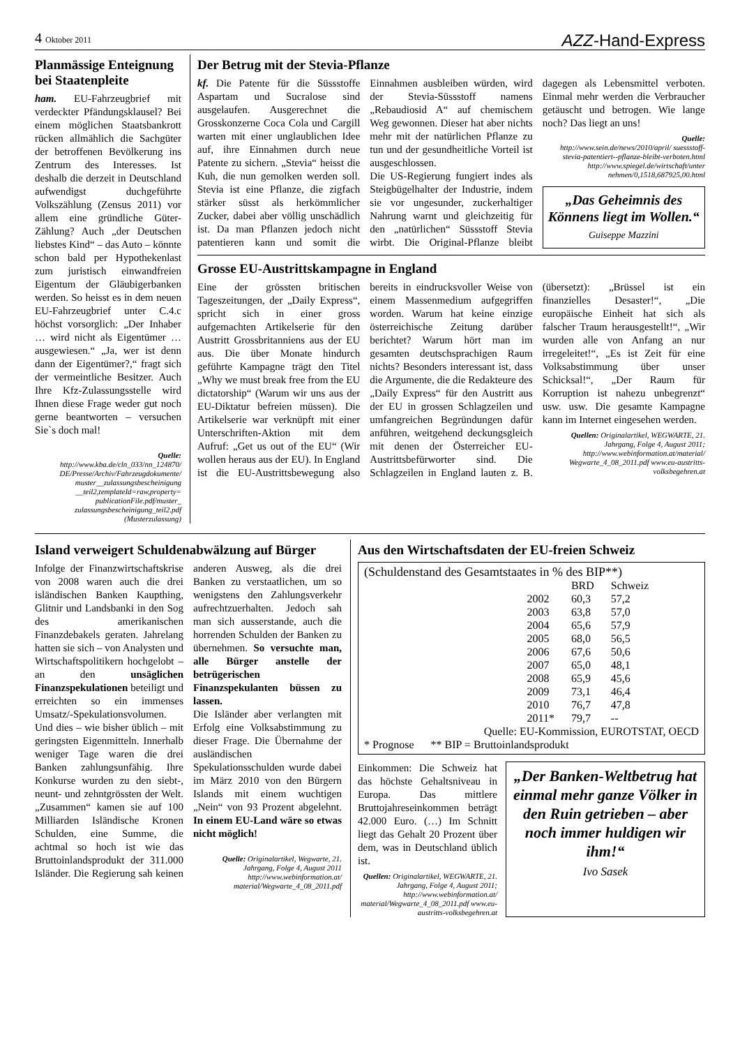4 Oktober 2011
AZZ-Hand-Express
Planmässige Enteignung bei Staatenpleite
ham. EU-Fahrzeugbrief mit verdeckter Pfändungsklausel? Bei einem möglichen Staatsbankrott rücken allmählich die Sachgüter der betroffenen Bevölkerung ins Zentrum des Interesses. Ist deshalb die derzeit in Deutschland aufwendigst duchgeführte Volkszählung (Zensus 2011) vor allem eine gründliche Güter-Zählung? Auch „der Deutschen liebstes Kind“ – das Auto – könnte schon bald per Hypothekenlast zum juristisch einwandfreien Eigentum der Gläubigerbanken werden. So heisst es in dem neuen EU-Fahrzeugbrief unter C.4.c höchst vorsorglich: „Der Inhaber … wird nicht als Eigentümer … ausgewiesen.“ „Ja, wer ist denn dann der Eigentümer?,“ fragt sich der vermeintliche Besitzer. Auch Ihre Kfz-Zulassungsstelle wird Ihnen diese Frage weder gut noch gerne beantworten – versuchen Sie`s doch mal!
Quelle:
http://www.kba.de/cln_033/nn_124870/ DE/Presse/Archiv/Fahrzeugdokumente/ muster__zulassungsbescheinigung __teil2,templateId=raw,property= publicationFile.pdf/muster_ zulassungsbescheinigung_teil2.pdf (Musterzulassung)
Der Betrug mit der Stevia-Pflanze
kf. Die Patente für die Süssstoffe Aspartam und Sucralose sind ausgelaufen. Ausgerechnet die Grosskonzerne Coca Cola und Cargill warten mit einer unglaublichen Idee auf, ihre Einnahmen durch neue Patente zu sichern. „Stevia“ heisst die Kuh, die nun gemolken werden soll. Stevia ist eine Pflanze, die zigfach stärker süsst als herkömmlicher Zucker, dabei aber völlig unschädlich ist. Da man Pflanzen jedoch nicht patentieren kann und somit die Einnahmen ausbleiben würden, wird der Stevia-Süssstoff namens „Rebaudiosid A“ auf chemischem Weg gewonnen. Dieser hat aber nichts mehr mit der natürlichen Pflanze zu tun und der gesundheitliche Vorteil ist ausgeschlossen.
Die US-Regierung fungiert indes als Steigbügelhalter der Industrie, indem sie vor ungesunder, zuckerhaltiger Nahrung warnt und gleichzeitig für den „natürlichen“ Süssstoff Stevia wirbt. Die Original-Pflanze bleibt dagegen als Lebensmittel verboten. Einmal mehr werden die Verbraucher getäuscht und betrogen. Wie lange noch? Das liegt an uns!
Quelle:
http://www.sein.de/news/2010/april/ suessstoff-stevia-patentiert--pflanze-bleibt-verboten.html http://www.spiegel.de/wirtschaft/unter nehmen/0,1518,687925,00.html
„Das Geheimnis des Könnens liegt im Wollen.“
Guiseppe Mazzini
Grosse EU-Austrittskampagne in England
Eine der grössten britischen Tageszeitungen, der „Daily Express“, spricht sich in einer gross aufgemachten Artikelserie für den Austritt Grossbritanniens aus der EU aus. Die über Monate hindurch geführte Kampagne trägt den Titel „Why we must break free from the EU dictatorship“ (Warum wir uns aus der EU-Diktatur befreien müssen). Die Artikelserie war verknüpft mit einer Unterschriften-Aktion mit dem Aufruf: „Get us out of the EU“ (Wir wollen heraus aus der EU). In England ist die EU-Austrittsbewegung also bereits in eindrucksvoller Weise von einem Massenmedium aufgegriffen worden. Warum hat keine einzige österreichische Zeitung darüber berichtet? Warum hört man im gesamten deutschsprachigen Raum nichts? Besonders interessant ist, dass die Argumente, die die Redakteure des „Daily Express“ für den Austritt aus der EU in grossen Schlagzeilen und umfangreichen Begründungen dafür anführen, weitgehend deckungsgleich mit denen der Österreicher EU-Austrittsbefürworter sind. Die Schlagzeilen in England lauten z. B. (übersetzt): „Brüssel ist ein finanzielles Desaster!“, „Die europäische Einheit hat sich als falscher Traum herausgestellt!“, „Wir wurden alle von Anfang an nur irregeleitet!“, „Es ist Zeit für eine Volksabstimmung über unser Schicksal!“, „Der Raum für Korruption ist nahezu unbegrenzt“ usw. usw. Die gesamte Kampagne kann im Internet eingesehen werden.
Quellen: Originalartikel, WEGWARTE, 21. Jahrgang, Folge 4, August 2011; http://www.webinformation.at/material/ Wegwarte_4_08_2011.pdf www.eu-austritts-volksbegehren.at
Island verweigert Schuldenabwälzung auf Bürger
Infolge der Finanzwirtschaftskrise von 2008 waren auch die drei isländischen Banken Kaupthing, Glitnir und Landsbanki in den Sog des amerikanischen Finanzdebakels geraten. Jahrelang hatten sie sich – von Analysten und Wirtschaftspolitikern hochgelobt – an den unsäglichen Finanzspekulationen beteiligt und erreichten so ein immenses Umsatz/-Spekulationsvolumen. Und dies – wie bisher üblich – mit geringsten Eigenmitteln. Innerhalb weniger Tage waren die drei Banken zahlungsunfähig. Ihre Konkurse wurden zu den siebt-, neunt- und zehntgrössten der Welt. „Zusammen“ kamen sie auf 100 Milliarden Isländische Kronen Schulden, eine Summe, die achtmal so hoch ist wie das Bruttoinlandsprodukt der 311.000 Isländer. Die Regierung sah keinen anderen Ausweg, als die drei Banken zu verstaatlichen, um so wenigstens den Zahlungsverkehr aufrechtzuerhalten. Jedoch sah man sich ausserstande, auch die horrenden Schulden der Banken zu übernehmen. So versuchte man, alle Bürger anstelle der betrügerischen Finanzspekulanten büssen zu lassen.
Die Isländer aber verlangten mit Erfolg eine Volksabstimmung zu dieser Frage. Die Übernahme der ausländischen Spekulationsschulden wurde dabei im März 2010 von den Bürgern Islands mit einem wuchtigen „Nein“ von 93 Prozent abgelehnt. In einem EU-Land wäre so etwas nicht möglich!
Quelle: Originalartikel, Wegwarte, 21. Jahrgang, Folge 4, August 2011 http://www.webinformation.at/ material/Wegwarte_4_08_2011.pdf
Aus den Wirtschaftsdaten der EU-freien Schweiz
(Schuldenstand des Gesamtstaates in % des BIP**)
| | BRD | Schweiz |
| --- | --- | --- |
| 2002 | 60,3 | 57,2 |
| 2003 | 63,8 | 57,0 |
| 2004 | 65,6 | 57,9 |
| 2005 | 68,0 | 56,5 |
| 2006 | 67,6 | 50,6 |
| 2007 | 65,0 | 48,1 |
| 2008 | 65,9 | 45,6 |
| 2009 | 73,1 | 46,4 |
| 2010 | 76,7 | 47,8 |
| 2011* | 79,7 | -- |
Quelle: EU-Kommission, EUROTSTAT, OECD
* Prognose ** BIP = Bruttoinlandsprodukt
Einkommen: Die Schweiz hat das höchste Gehaltsniveau in Europa. Das mittlere Bruttojahreseinkommen beträgt 42.000 Euro. (…) Im Schnitt liegt das Gehalt 20 Prozent über dem, was in Deutschland üblich ist.
Quellen: Originalartikel, WEGWARTE, 21. Jahrgang, Folge 4, August 2011; http://www.webinformation.at/ material/Wegwarte_4_08_2011.pdf www.eu-austritts-volksbegehren.at
„Der Banken-Weltbetrug hat einmal mehr ganze Völker in den Ruin getrieben – aber noch immer huldigen wir ihm!“
Ivo Sasek